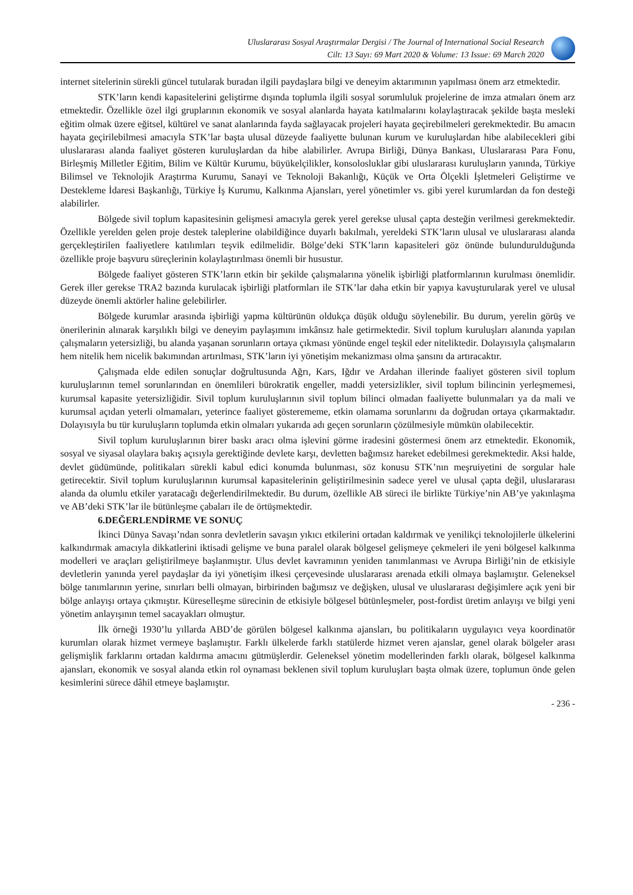Uluslararası Sosyal Araştırmalar Dergisi / The Journal of International Social Research
Cilt: 13 Sayı: 69 Mart 2020 & Volume: 13 Issue: 69 March 2020
internet sitelerinin sürekli güncel tutularak buradan ilgili paydaşlara bilgi ve deneyim aktarımının yapılması önem arz etmektedir.
STK’ların kendi kapasitelerini geliştirme dışında toplumla ilgili sosyal sorumluluk projelerine de imza atmaları önem arz etmektedir. Özellikle özel ilgi gruplarının ekonomik ve sosyal alanlarda hayata katılmalarını kolaylaştıracak şekilde başta mesleki eğitim olmak üzere eğitsel, kültürel ve sanat alanlarında fayda sağlayacak projeleri hayata geçirebilmeleri gerekmektedir. Bu amacın hayata geçirilebilmesi amacıyla STK’lar başta ulusal düzeyde faaliyette bulunan kurum ve kuruluşlardan hibe alabilecekleri gibi uluslararası alanda faaliyet gösteren kuruluşlardan da hibe alabilirler. Avrupa Birliği, Dünya Bankası, Uluslararası Para Fonu, Birleşmiş Milletler Eğitim, Bilim ve Kültür Kurumu, büyükelçilikler, konsolosluklar gibi uluslararası kuruluşların yanında, Türkiye Bilimsel ve Teknolojik Araştırma Kurumu, Sanayi ve Teknoloji Bakanlığı, Küçük ve Orta Ölçekli İşletmeleri Geliştirme ve Destekleme İdaresi Başkanlığı, Türkiye İş Kurumu, Kalkınma Ajansları, yerel yönetimler vs. gibi yerel kurumlardan da fon desteği alabilirler.
Bölgede sivil toplum kapasitesinin gelişmesi amacıyla gerek yerel gerekse ulusal çapta desteğin verilmesi gerekmektedir. Özellikle yerelden gelen proje destek taleplerine olabildiğince duyarlı bakılmalı, yereldeki STK’ların ulusal ve uluslararası alanda gerçekleştirilen faaliyetlere katılımları teşvik edilmelidir. Bölge’deki STK’ların kapasiteleri göz önünde bulundurulduğunda özellikle proje başvuru süreçlerinin kolaylaştırılması önemli bir husustur.
Bölgede faaliyet gösteren STK’ların etkin bir şekilde çalışmalarına yönelik işbirliği platformlarının kurulması önemlidir. Gerek iller gerekse TRA2 bazında kurulacak işbirliği platformları ile STK’lar daha etkin bir yapıya kavuşturularak yerel ve ulusal düzeyde önemli aktörler haline gelebilirler.
Bölgede kurumlar arasında işbirliği yapma kültürünün oldukça düşük olduğu söylenebilir. Bu durum, yerelin görüş ve önerilerinin alınarak karşılıklı bilgi ve deneyim paylaşımını imkânsız hale getirmektedir. Sivil toplum kuruluşları alanında yapılan çalışmaların yetersizliği, bu alanda yaşanan sorunların ortaya çıkması yönünde engel teşkil eder niteliktedir. Dolayısıyla çalışmaların hem nitelik hem nicelik bakımından artırılması, STK’ların iyi yönetişim mekanizması olma şansını da artıracaktır.
Çalışmada elde edilen sonuçlar doğrultusunda Ağrı, Kars, Iğdır ve Ardahan illerinde faaliyet gösteren sivil toplum kuruluşlarının temel sorunlarından en önemlileri bürokratik engeller, maddi yetersizlikler, sivil toplum bilincinin yerleşmemesi, kurumsal kapasite yetersizliğidir. Sivil toplum kuruluşlarının sivil toplum bilinci olmadan faaliyette bulunmaları ya da mali ve kurumsal açıdan yeterli olmamaları, yeterince faaliyet gösterememe, etkin olamama sorunlarını da doğrudan ortaya çıkarmaktadır. Dolayısıyla bu tür kuruluşların toplumda etkin olmaları yukarıda adı geçen sorunların çözülmesiyle mümkün olabilecektir.
Sivil toplum kuruluşlarının birer baskı aracı olma işlevini görme iradesini göstermesi önem arz etmektedir. Ekonomik, sosyal ve siyasal olaylara bakış açısıyla gerektiğinde devlete karşı, devletten bağımsız hareket edebilmesi gerekmektedir. Aksi halde, devlet güdümünde, politikaları sürekli kabul edici konumda bulunması, söz konusu STK’nın meşruiyetini de sorgular hale getirecektir. Sivil toplum kuruluşlarının kurumsal kapasitelerinin geliştirilmesinin sadece yerel ve ulusal çapta değil, uluslararası alanda da olumlu etkiler yaratacağı değerlendirilmektedir. Bu durum, özellikle AB süreci ile birlikte Türkiye’nin AB’ye yakınlaşma ve AB’deki STK’lar ile bütünleşme çabaları ile de örtüşmektedir.
6.DEĞERLENDİRME VE SONUÇ
İkinci Dünya Savaşı’ndan sonra devletlerin savaşın yıkıcı etkilerini ortadan kaldırmak ve yenilikçi teknolojilerle ülkelerini kalkındırmak amacıyla dikkatlerini iktisadi gelişme ve buna paralel olarak bölgesel gelişmeye çekmeleri ile yeni bölgesel kalkınma modelleri ve araçları geliştirilmeye başlanmıştır. Ulus devlet kavramının yeniden tanımlanması ve Avrupa Birliği’nin de etkisiyle devletlerin yanında yerel paydaşlar da iyi yönetişim ilkesi çerçevesinde uluslararası arenada etkili olmaya başlamıştır. Geleneksel bölge tanımlarının yerine, sınırları belli olmayan, birbirinden bağımsız ve değişken, ulusal ve uluslararası değişimlere açık yeni bir bölge anlayışı ortaya çıkmıştır. Küreselleşme sürecinin de etkisiyle bölgesel bütünleşmeler, post-fordist üretim anlayışı ve bilgi yeni yönetim anlayışının temel sacayakları olmuştur.
İlk örneği 1930’lu yıllarda ABD’de görülen bölgesel kalkınma ajansları, bu politikaların uygulayıcı veya koordinatör kurumları olarak hizmet vermeye başlamıştır. Farklı ülkelerde farklı statülerde hizmet veren ajanslar, genel olarak bölgeler arası gelişmişlik farklarını ortadan kaldırma amacını gütmüşlerdir. Geleneksel yönetim modellerinden farklı olarak, bölgesel kalkınma ajansları, ekonomik ve sosyal alanda etkin rol oynaması beklenen sivil toplum kuruluşları başta olmak üzere, toplumun önde gelen kesimlerini sürece dâhil etmeye başlamıştır.
- 236 -